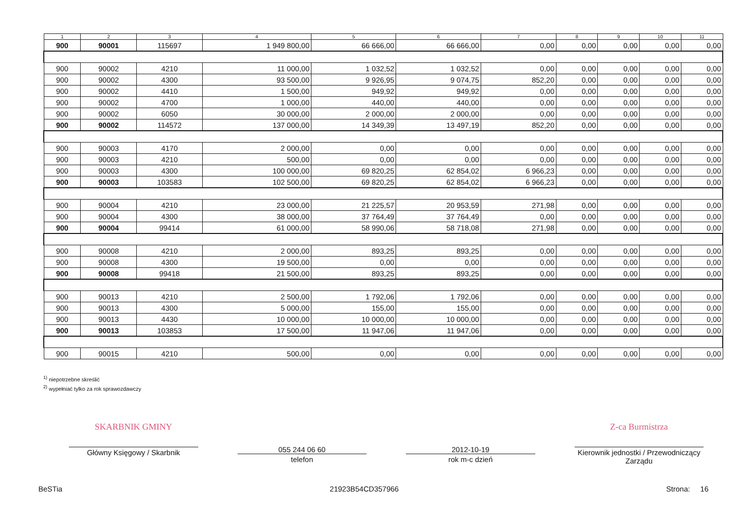| 1 | 2 | 3 | 4 | 5 | 6 | 7 | 8 | 9 | 10 | 11 |
| --- | --- | --- | --- | --- | --- | --- | --- | --- | --- | --- |
| 900 | 90001 | 115697 | 1 949 800,00 | 66 666,00 | 66 666,00 | 0,00 | 0,00 | 0,00 | 0,00 | 0,00 |
| 900 | 90002 | 4210 | 11 000,00 | 1 032,52 | 1 032,52 | 0,00 | 0,00 | 0,00 | 0,00 | 0,00 |
| 900 | 90002 | 4300 | 93 500,00 | 9 926,95 | 9 074,75 | 852,20 | 0,00 | 0,00 | 0,00 | 0,00 |
| 900 | 90002 | 4410 | 1 500,00 | 949,92 | 949,92 | 0,00 | 0,00 | 0,00 | 0,00 | 0,00 |
| 900 | 90002 | 4700 | 1 000,00 | 440,00 | 440,00 | 0,00 | 0,00 | 0,00 | 0,00 | 0,00 |
| 900 | 90002 | 6050 | 30 000,00 | 2 000,00 | 2 000,00 | 0,00 | 0,00 | 0,00 | 0,00 | 0,00 |
| 900 | 90002 | 114572 | 137 000,00 | 14 349,39 | 13 497,19 | 852,20 | 0,00 | 0,00 | 0,00 | 0,00 |
| 900 | 90003 | 4170 | 2 000,00 | 0,00 | 0,00 | 0,00 | 0,00 | 0,00 | 0,00 | 0,00 |
| 900 | 90003 | 4210 | 500,00 | 0,00 | 0,00 | 0,00 | 0,00 | 0,00 | 0,00 | 0,00 |
| 900 | 90003 | 4300 | 100 000,00 | 69 820,25 | 62 854,02 | 6 966,23 | 0,00 | 0,00 | 0,00 | 0,00 |
| 900 | 90003 | 103583 | 102 500,00 | 69 820,25 | 62 854,02 | 6 966,23 | 0,00 | 0,00 | 0,00 | 0,00 |
| 900 | 90004 | 4210 | 23 000,00 | 21 225,57 | 20 953,59 | 271,98 | 0,00 | 0,00 | 0,00 | 0,00 |
| 900 | 90004 | 4300 | 38 000,00 | 37 764,49 | 37 764,49 | 0,00 | 0,00 | 0,00 | 0,00 | 0,00 |
| 900 | 90004 | 99414 | 61 000,00 | 58 990,06 | 58 718,08 | 271,98 | 0,00 | 0,00 | 0,00 | 0,00 |
| 900 | 90008 | 4210 | 2 000,00 | 893,25 | 893,25 | 0,00 | 0,00 | 0,00 | 0,00 | 0,00 |
| 900 | 90008 | 4300 | 19 500,00 | 0,00 | 0,00 | 0,00 | 0,00 | 0,00 | 0,00 | 0,00 |
| 900 | 90008 | 99418 | 21 500,00 | 893,25 | 893,25 | 0,00 | 0,00 | 0,00 | 0,00 | 0,00 |
| 900 | 90013 | 4210 | 2 500,00 | 1 792,06 | 1 792,06 | 0,00 | 0,00 | 0,00 | 0,00 | 0,00 |
| 900 | 90013 | 4300 | 5 000,00 | 155,00 | 155,00 | 0,00 | 0,00 | 0,00 | 0,00 | 0,00 |
| 900 | 90013 | 4430 | 10 000,00 | 10 000,00 | 10 000,00 | 0,00 | 0,00 | 0,00 | 0,00 | 0,00 |
| 900 | 90013 | 103853 | 17 500,00 | 11 947,06 | 11 947,06 | 0,00 | 0,00 | 0,00 | 0,00 | 0,00 |
| 900 | 90015 | 4210 | 500,00 | 0,00 | 0,00 | 0,00 | 0,00 | 0,00 | 0,00 | 0,00 |
<sup>1)</sup> niepotrzebne skreślić
<sup>2)</sup> wypełniać tylko za rok sprawozdawczy
SKARBNIK GMINY
Główny Księgowy / Skarbnik
055 244 06 60
telefon
2012-10-19
rok m-c dzień
Z-ca Burmistrza
Kierownik jednostki / Przewodniczący Zarządu
BeSTia 21923B54CD357966 Strona: 16